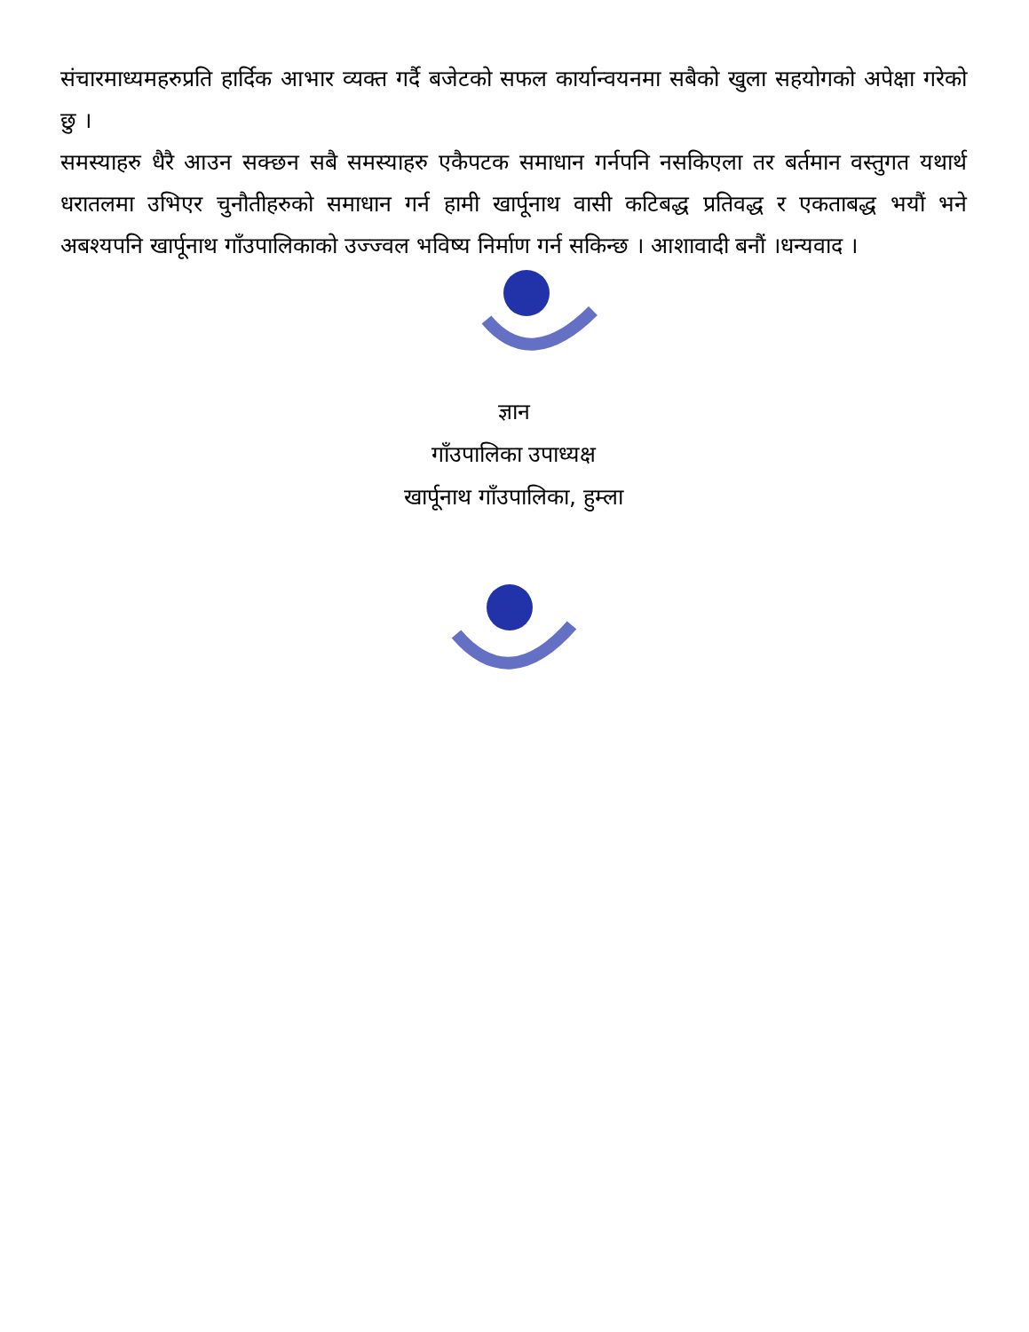संचारमाध्यमहरुप्रति हार्दिक आभार व्यक्त गर्दै बजेटको सफल कार्यान्वयनमा सबैको खुला सहयोगको अपेक्षा गरेको छु ।
समस्याहरु धैरै आउन सक्छन सबै समस्याहरु एकैपटक समाधान गर्नपनि नसकिएला तर बर्तमान वस्तुगत यथार्थ धरातलमा उभिएर चुनौतीहरुको समाधान गर्न हामी खार्पूनाथ वासी कटिबद्ध प्रतिवद्ध र एकताबद्ध भयौं भने अबश्यपनि खार्पूनाथ गाँउपालिकाको उज्ज्वल भविष्य निर्माण गर्न सकिन्छ । आशावादी बनौं ।धन्यवाद ।
ज्ञान
गाँउपालिका उपाध्यक्ष
खार्पूनाथ गाँउपालिका, हुम्ला